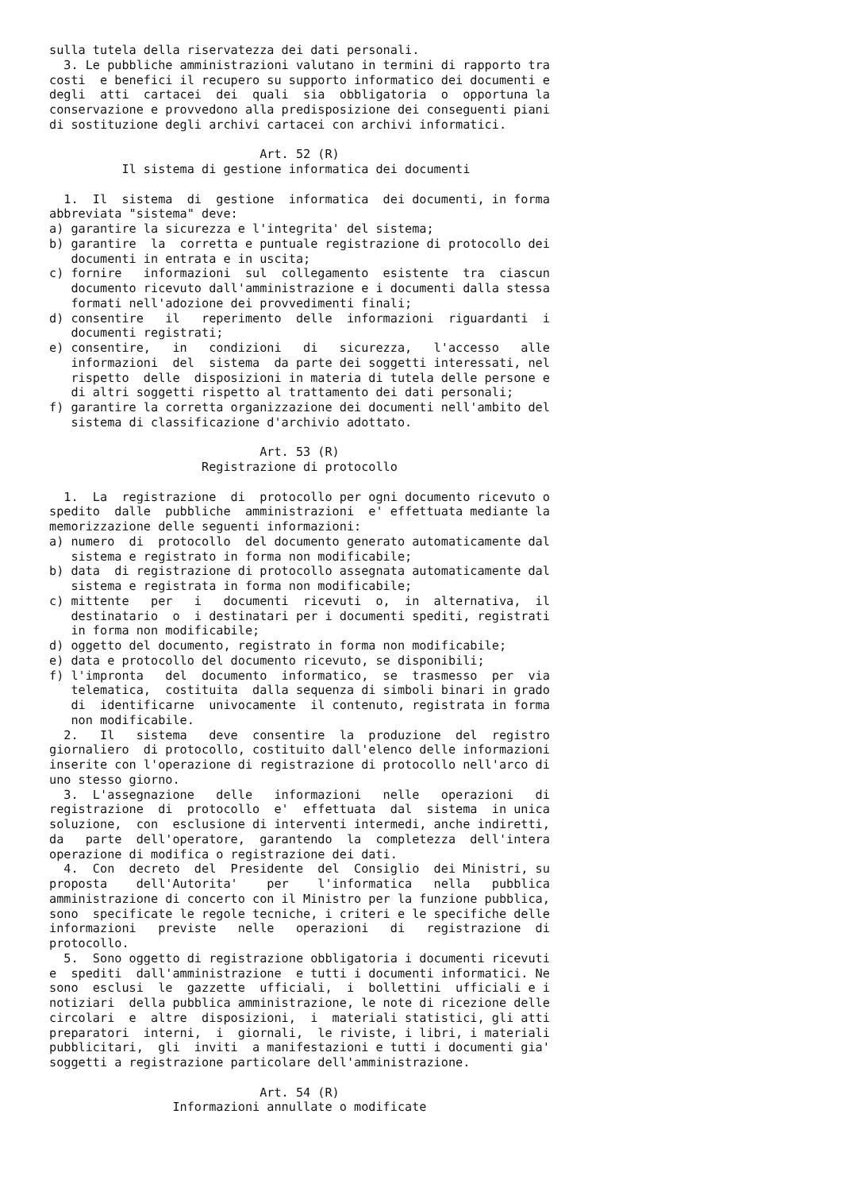sulla tutela della riservatezza dei dati personali.
  3. Le pubbliche amministrazioni valutano in termini di rapporto tra
costi  e benefici il recupero su supporto informatico dei documenti e
degli  atti  cartacei  dei  quali  sia  obbligatoria  o  opportuna la
conservazione e provvedono alla predisposizione dei conseguenti piani
di sostituzione degli archivi cartacei con archivi informatici.

                             Art. 52 (R)
          Il sistema di gestione informatica dei documenti

  1.  Il  sistema  di  gestione  informatica  dei documenti, in forma
abbreviata "sistema" deve:
a) garantire la sicurezza e l'integrita' del sistema;
b) garantire  la  corretta e puntuale registrazione di protocollo dei
   documenti in entrata e in uscita;
c) fornire   informazioni  sul  collegamento  esistente  tra  ciascun
   documento ricevuto dall'amministrazione e i documenti dalla stessa
   formati nell'adozione dei provvedimenti finali;
d) consentire   il   reperimento  delle  informazioni  riguardanti  i
   documenti registrati;
e) consentire,   in   condizioni   di   sicurezza,   l'accesso   alle
   informazioni  del  sistema  da parte dei soggetti interessati, nel
   rispetto  delle  disposizioni in materia di tutela delle persone e
   di altri soggetti rispetto al trattamento dei dati personali;
f) garantire la corretta organizzazione dei documenti nell'ambito del
   sistema di classificazione d'archivio adottato.

                             Art. 53 (R)
                     Registrazione di protocollo

  1.  La  registrazione  di  protocollo per ogni documento ricevuto o
spedito  dalle  pubbliche  amministrazioni  e' effettuata mediante la
memorizzazione delle seguenti informazioni:
a) numero  di  protocollo  del documento generato automaticamente dal
   sistema e registrato in forma non modificabile;
b) data  di registrazione di protocollo assegnata automaticamente dal
   sistema e registrata in forma non modificabile;
c) mittente   per   i   documenti  ricevuti  o,  in  alternativa,  il
   destinatario  o  i destinatari per i documenti spediti, registrati
   in forma non modificabile;
d) oggetto del documento, registrato in forma non modificabile;
e) data e protocollo del documento ricevuto, se disponibili;
f) l'impronta   del  documento  informatico,  se  trasmesso  per  via
   telematica,  costituita  dalla sequenza di simboli binari in grado
   di  identificarne  univocamente  il contenuto, registrata in forma
   non modificabile.
  2.   Il   sistema   deve  consentire  la  produzione  del  registro
giornaliero  di protocollo, costituito dall'elenco delle informazioni
inserite con l'operazione di registrazione di protocollo nell'arco di
uno stesso giorno.
  3.  L'assegnazione   delle   informazioni   nelle   operazioni   di
registrazione  di  protocollo  e'  effettuata  dal  sistema  in unica
soluzione,  con  esclusione di interventi intermedi, anche indiretti,
da   parte  dell'operatore,  garantendo  la  completezza  dell'intera
operazione di modifica o registrazione dei dati.
  4.  Con  decreto  del  Presidente  del  Consiglio  dei Ministri, su
proposta    dell'Autorita'    per    l'informatica   nella   pubblica
amministrazione di concerto con il Ministro per la funzione pubblica,
sono  specificate le regole tecniche, i criteri e le specifiche delle
informazioni   previste   nelle   operazioni   di   registrazione  di
protocollo.
  5.  Sono oggetto di registrazione obbligatoria i documenti ricevuti
e  spediti  dall'amministrazione  e tutti i documenti informatici. Ne
sono  esclusi  le  gazzette  ufficiali,  i  bollettini  ufficiali e i
notiziari  della pubblica amministrazione, le note di ricezione delle
circolari  e  altre  disposizioni,  i  materiali statistici, gli atti
preparatori  interni,  i  giornali,  le riviste, i libri, i materiali
pubblicitari,  gli  inviti  a manifestazioni e tutti i documenti gia'
soggetti a registrazione particolare dell'amministrazione.

                             Art. 54 (R)
                 Informazioni annullate o modificate